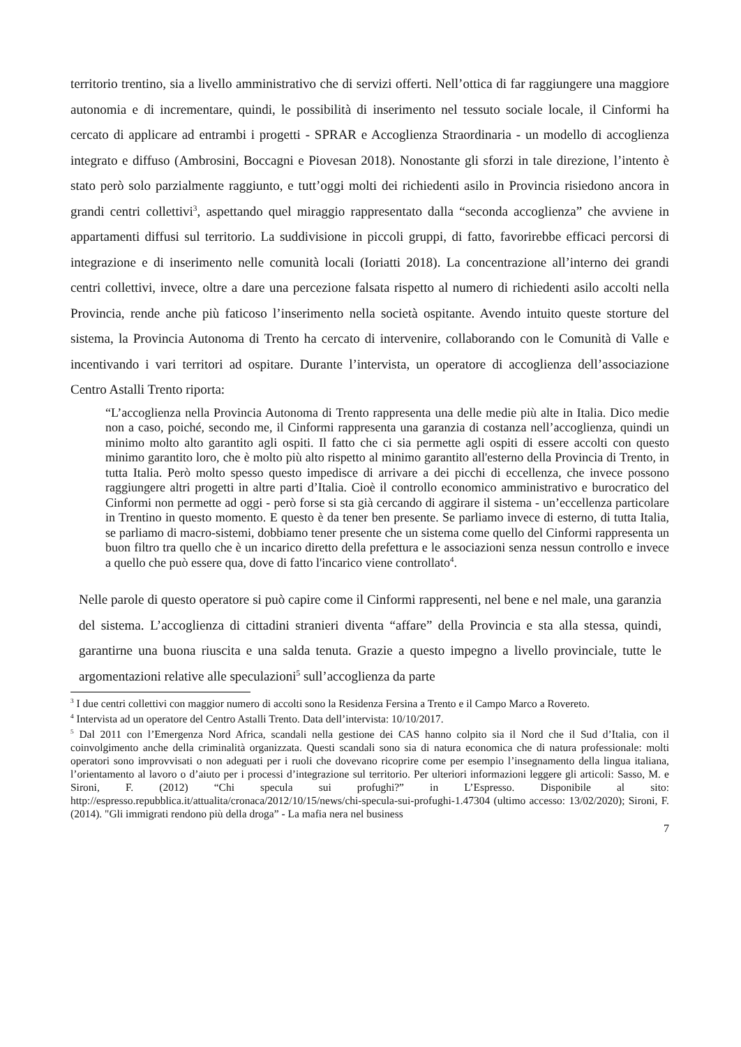territorio trentino, sia a livello amministrativo che di servizi offerti. Nell’ottica di far raggiungere una maggiore autonomia e di incrementare, quindi, le possibilità di inserimento nel tessuto sociale locale, il Cinformi ha cercato di applicare ad entrambi i progetti - SPRAR e Accoglienza Straordinaria - un modello di accoglienza integrato e diffuso (Ambrosini, Boccagni e Piovesan 2018). Nonostante gli sforzi in tale direzione, l’intento è stato però solo parzialmente raggiunto, e tutt’oggi molti dei richiedenti asilo in Provincia risiedono ancora in grandi centri collettivi<sup>3</sup>, aspettando quel miraggio rappresentato dalla “seconda accoglienza” che avviene in appartamenti diffusi sul territorio. La suddivisione in piccoli gruppi, di fatto, favorirebbe efficaci percorsi di integrazione e di inserimento nelle comunità locali (Ioriatti 2018). La concentrazione all’interno dei grandi centri collettivi, invece, oltre a dare una percezione falsata rispetto al numero di richiedenti asilo accolti nella Provincia, rende anche più faticoso l’inserimento nella società ospitante. Avendo intuito queste storture del sistema, la Provincia Autonoma di Trento ha cercato di intervenire, collaborando con le Comunità di Valle e incentivando i vari territori ad ospitare. Durante l’intervista, un operatore di accoglienza dell’associazione Centro Astalli Trento riporta:
“L’accoglienza nella Provincia Autonoma di Trento rappresenta una delle medie più alte in Italia. Dico medie non a caso, poiché, secondo me, il Cinformi rappresenta una garanzia di costanza nell’accoglienza, quindi un minimo molto alto garantito agli ospiti. Il fatto che ci sia permette agli ospiti di essere accolti con questo minimo garantito loro, che è molto più alto rispetto al minimo garantito all'esterno della Provincia di Trento, in tutta Italia. Però molto spesso questo impedisce di arrivare a dei picchi di eccellenza, che invece possono raggiungere altri progetti in altre parti d’Italia. Cioè il controllo economico amministrativo e burocratico del Cinformi non permette ad oggi - però forse si sta già cercando di aggirare il sistema - un’eccellenza particolare in Trentino in questo momento. E questo è da tener ben presente. Se parliamo invece di esterno, di tutta Italia, se parliamo di macro-sistemi, dobbiamo tener presente che un sistema come quello del Cinformi rappresenta un buon filtro tra quello che è un incarico diretto della prefettura e le associazioni senza nessun controllo e invece a quello che può essere qua, dove di fatto l'incarico viene controllato<sup>4</sup>.
Nelle parole di questo operatore si può capire come il Cinformi rappresenti, nel bene e nel male, una garanzia del sistema. L’accoglienza di cittadini stranieri diventa “affare” della Provincia e sta alla stessa, quindi, garantirne una buona riuscita e una salda tenuta. Grazie a questo impegno a livello provinciale, tutte le argomentazioni relative alle speculazioni<sup>5</sup> sull’accoglienza da parte
<sup>3</sup> I due centri collettivi con maggior numero di accolti sono la Residenza Fersina a Trento e il Campo Marco a Rovereto.
<sup>4</sup> Intervista ad un operatore del Centro Astalli Trento. Data dell’intervista: 10/10/2017.
<sup>5</sup> Dal 2011 con l’Emergenza Nord Africa, scandali nella gestione dei CAS hanno colpito sia il Nord che il Sud d’Italia, con il coinvolgimento anche della criminalità organizzata. Questi scandali sono sia di natura economica che di natura professionale: molti operatori sono improvvisati o non adeguati per i ruoli che dovevano ricoprire come per esempio l’insegnamento della lingua italiana, l’orientamento al lavoro o d’aiuto per i processi d’integrazione sul territorio. Per ulteriori informazioni leggere gli articoli: Sasso, M. e Sironi, F. (2012) “Chi specula sui profughi?” in L’Espresso. Disponibile al sito: http://espresso.repubblica.it/attualita/cronaca/2012/10/15/news/chi-specula-sui-profughi-1.47304 (ultimo accesso: 13/02/2020); Sironi, F. (2014). "Gli immigrati rendono più della droga” - La mafia nera nel business
7